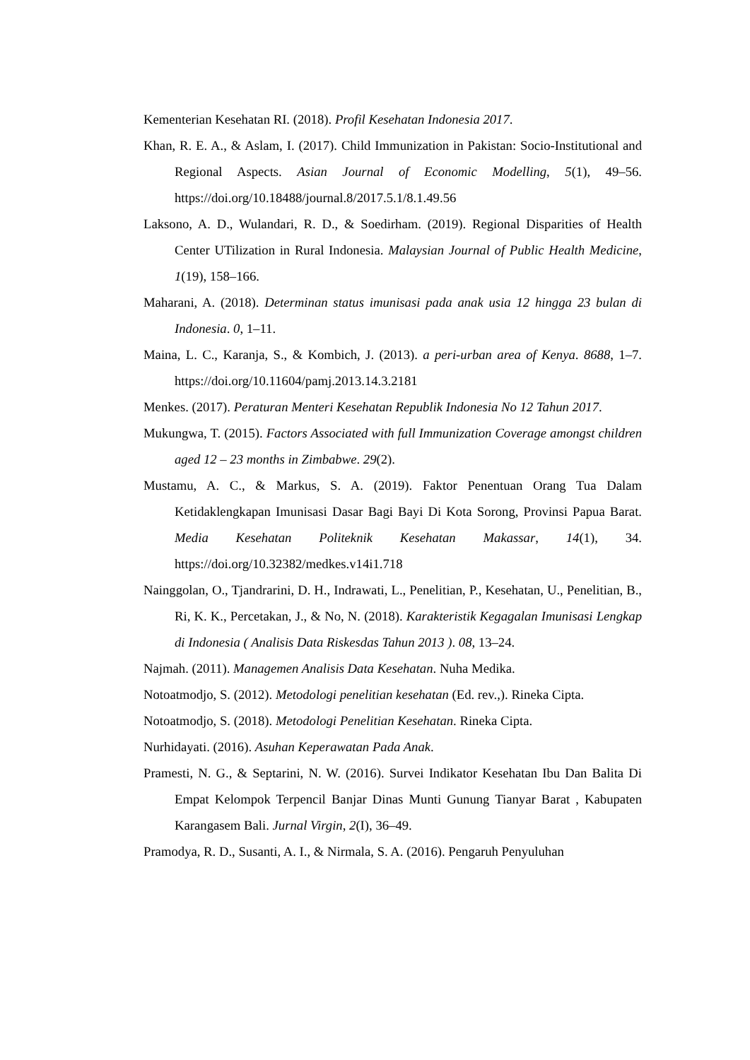Kementerian Kesehatan RI. (2018). Profil Kesehatan Indonesia 2017.
Khan, R. E. A., & Aslam, I. (2017). Child Immunization in Pakistan: Socio-Institutional and Regional Aspects. Asian Journal of Economic Modelling, 5(1), 49–56. https://doi.org/10.18488/journal.8/2017.5.1/8.1.49.56
Laksono, A. D., Wulandari, R. D., & Soedirham. (2019). Regional Disparities of Health Center UTilization in Rural Indonesia. Malaysian Journal of Public Health Medicine, 1(19), 158–166.
Maharani, A. (2018). Determinan status imunisasi pada anak usia 12 hingga 23 bulan di Indonesia. 0, 1–11.
Maina, L. C., Karanja, S., & Kombich, J. (2013). a peri-urban area of Kenya. 8688, 1–7. https://doi.org/10.11604/pamj.2013.14.3.2181
Menkes. (2017). Peraturan Menteri Kesehatan Republik Indonesia No 12 Tahun 2017.
Mukungwa, T. (2015). Factors Associated with full Immunization Coverage amongst children aged 12 – 23 months in Zimbabwe. 29(2).
Mustamu, A. C., & Markus, S. A. (2019). Faktor Penentuan Orang Tua Dalam Ketidaklengkapan Imunisasi Dasar Bagi Bayi Di Kota Sorong, Provinsi Papua Barat. Media Kesehatan Politeknik Kesehatan Makassar, 14(1), 34. https://doi.org/10.32382/medkes.v14i1.718
Nainggolan, O., Tjandrarini, D. H., Indrawati, L., Penelitian, P., Kesehatan, U., Penelitian, B., Ri, K. K., Percetakan, J., & No, N. (2018). Karakteristik Kegagalan Imunisasi Lengkap di Indonesia ( Analisis Data Riskesdas Tahun 2013 ). 08, 13–24.
Najmah. (2011). Managemen Analisis Data Kesehatan. Nuha Medika.
Notoatmodjo, S. (2012). Metodologi penelitian kesehatan (Ed. rev.,). Rineka Cipta.
Notoatmodjo, S. (2018). Metodologi Penelitian Kesehatan. Rineka Cipta.
Nurhidayati. (2016). Asuhan Keperawatan Pada Anak.
Pramesti, N. G., & Septarini, N. W. (2016). Survei Indikator Kesehatan Ibu Dan Balita Di Empat Kelompok Terpencil Banjar Dinas Munti Gunung Tianyar Barat , Kabupaten Karangasem Bali. Jurnal Virgin, 2(I), 36–49.
Pramodya, R. D., Susanti, A. I., & Nirmala, S. A. (2016). Pengaruh Penyuluhan